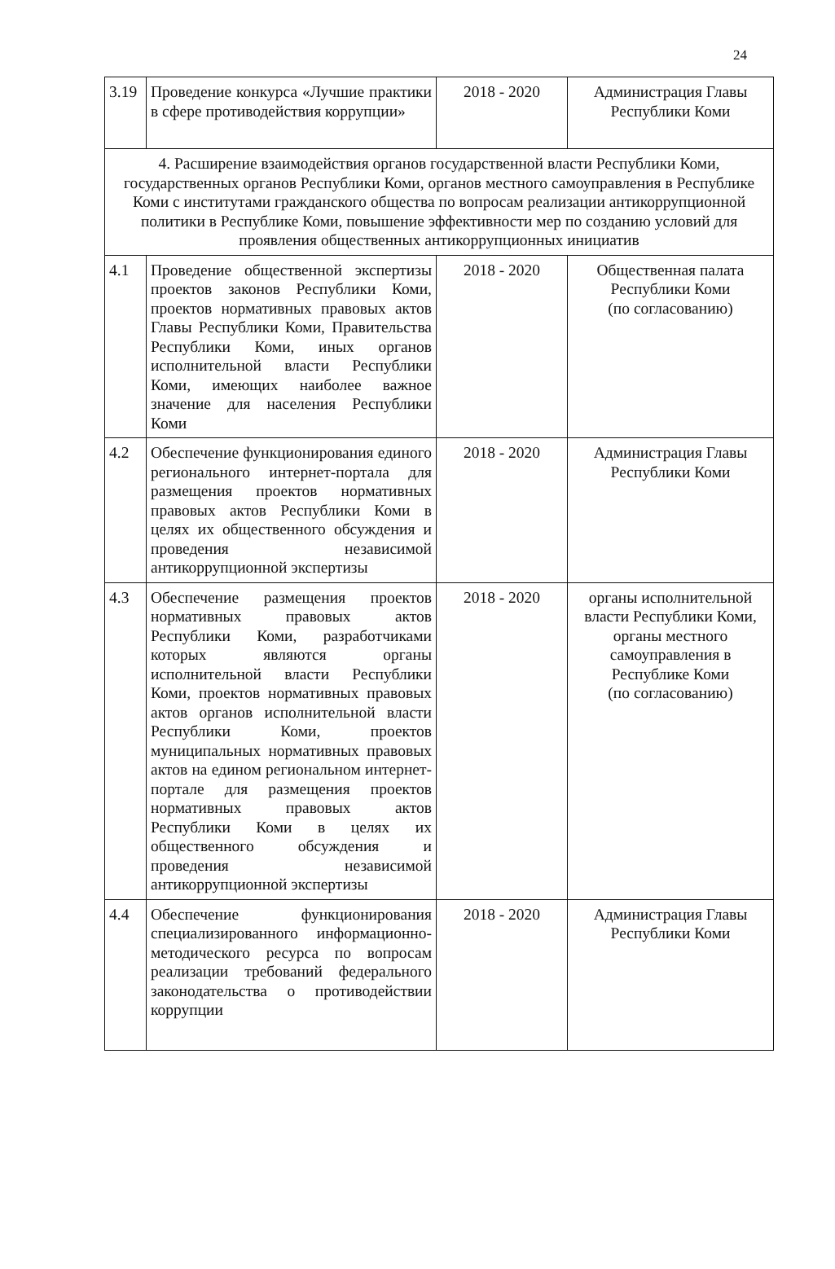24
| 3.19 | Проведение конкурса «Лучшие практики в сфере противодействия коррупции» | 2018 - 2020 | Администрация Главы Республики Коми |
| 4. Расширение взаимодействия органов государственной власти Республики Коми, государственных органов Республики Коми, органов местного самоуправления в Республике Коми с институтами гражданского общества по вопросам реализации антикоррупционной политики в Республике Коми, повышение эффективности мер по созданию условий для проявления общественных антикоррупционных инициатив | | | |
| 4.1 | Проведение общественной экспертизы проектов законов Республики Коми, проектов нормативных правовых актов Главы Республики Коми, Правительства Республики Коми, иных органов исполнительной власти Республики Коми, имеющих наиболее важное значение для населения Республики Коми | 2018 - 2020 | Общественная палата Республики Коми (по согласованию) |
| 4.2 | Обеспечение функционирования единого регионального интернет-портала для размещения проектов нормативных правовых актов Республики Коми в целях их общественного обсуждения и проведения независимой антикоррупционной экспертизы | 2018 - 2020 | Администрация Главы Республики Коми |
| 4.3 | Обеспечение размещения проектов нормативных правовых актов Республики Коми, разработчиками которых являются органы исполнительной власти Республики Коми, проектов нормативных правовых актов органов исполнительной власти Республики Коми, проектов муниципальных нормативных правовых актов на едином региональном интернет-портале для размещения проектов нормативных правовых актов Республики Коми в целях их общественного обсуждения и проведения независимой антикоррупционной экспертизы | 2018 - 2020 | органы исполнительной власти Республики Коми, органы местного самоуправления в Республике Коми (по согласованию) |
| 4.4 | Обеспечение функционирования специализированного информационно-методического ресурса по вопросам реализации требований федерального законодательства о противодействии коррупции | 2018 - 2020 | Администрация Главы Республики Коми |